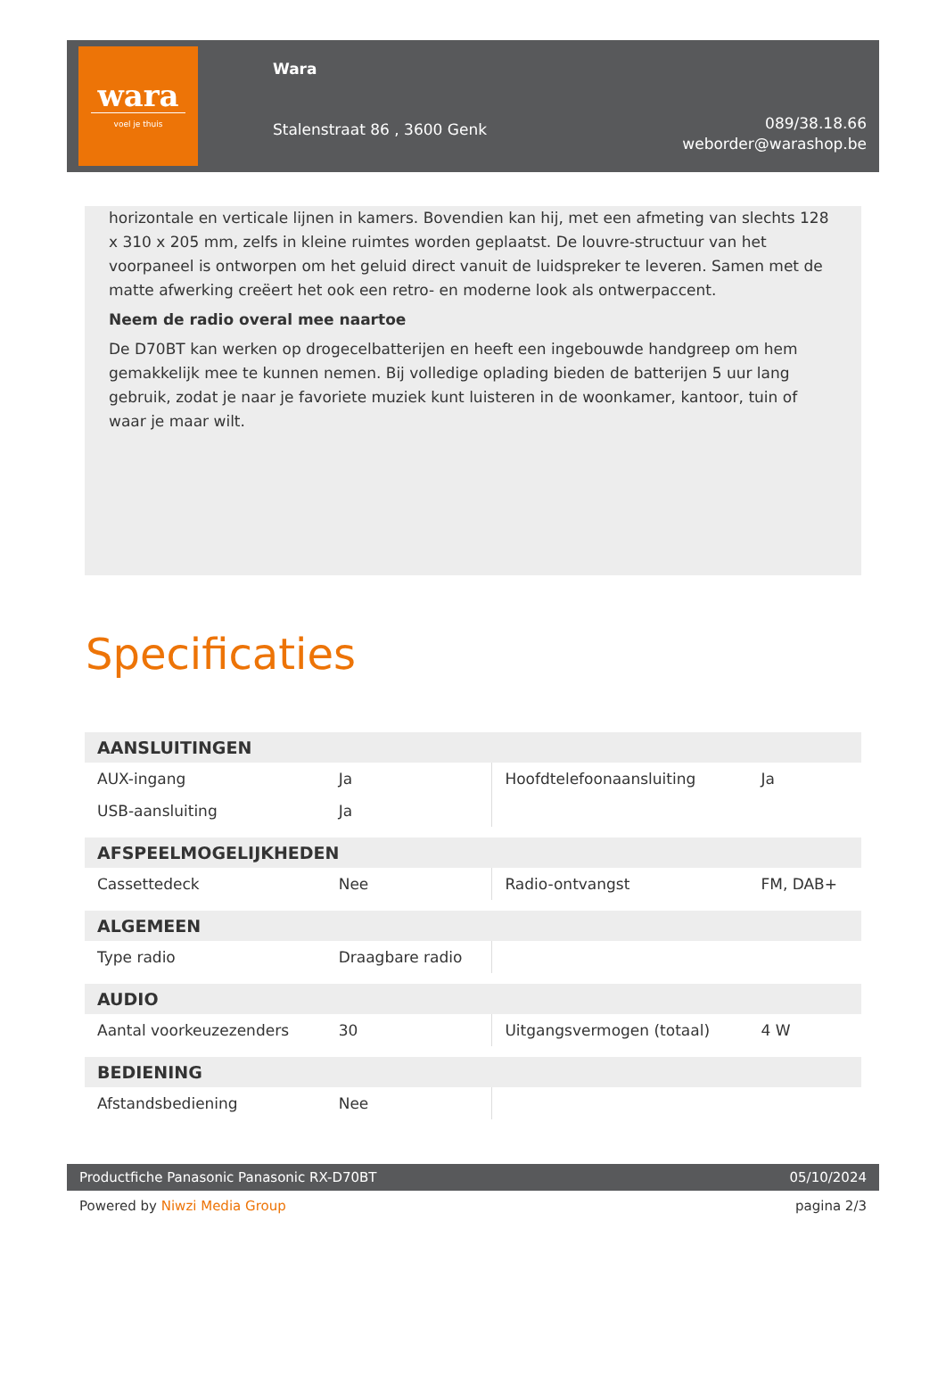wara
voel je thuis
Wara
Stalenstraat 86 , 3600 Genk
089/38.18.66
weborder@warashop.be
horizontale en verticale lijnen in kamers. Bovendien kan hij, met een afmeting van slechts 128 x 310 x 205 mm, zelfs in kleine ruimtes worden geplaatst. De louvre-structuur van het voorpaneel is ontworpen om het geluid direct vanuit de luidspreker te leveren. Samen met de matte afwerking creëert het ook een retro- en moderne look als ontwerpaccent.
Neem de radio overal mee naartoe
De D70BT kan werken op drogecelbatterijen en heeft een ingebouwde handgreep om hem gemakkelijk mee te kunnen nemen. Bij volledige oplading bieden de batterijen 5 uur lang gebruik, zodat je naar je favoriete muziek kunt luisteren in de woonkamer, kantoor, tuin of waar je maar wilt.
Specificaties
| AANSLUITINGEN | | | |
| --- | --- | --- | --- |
| AUX-ingang | Ja | Hoofdtelefoonaansluiting | Ja |
| USB-aansluiting | Ja | | |
| AFSPEELMOGELIJKHEDEN | | | |
| Cassettedeck | Nee | Radio-ontvangst | FM, DAB+ |
| ALGEMEEN | | | |
| Type radio | Draagbare radio | | |
| AUDIO | | | |
| Aantal voorkeuzezenders | 30 | Uitgangsvermogen (totaal) | 4 W |
| BEDIENING | | | |
| Afstandsbediening | Nee | | |
Productfiche Panasonic Panasonic RX-D70BT 05/10/2024
Powered by Niwzi Media Group pagina 2/3